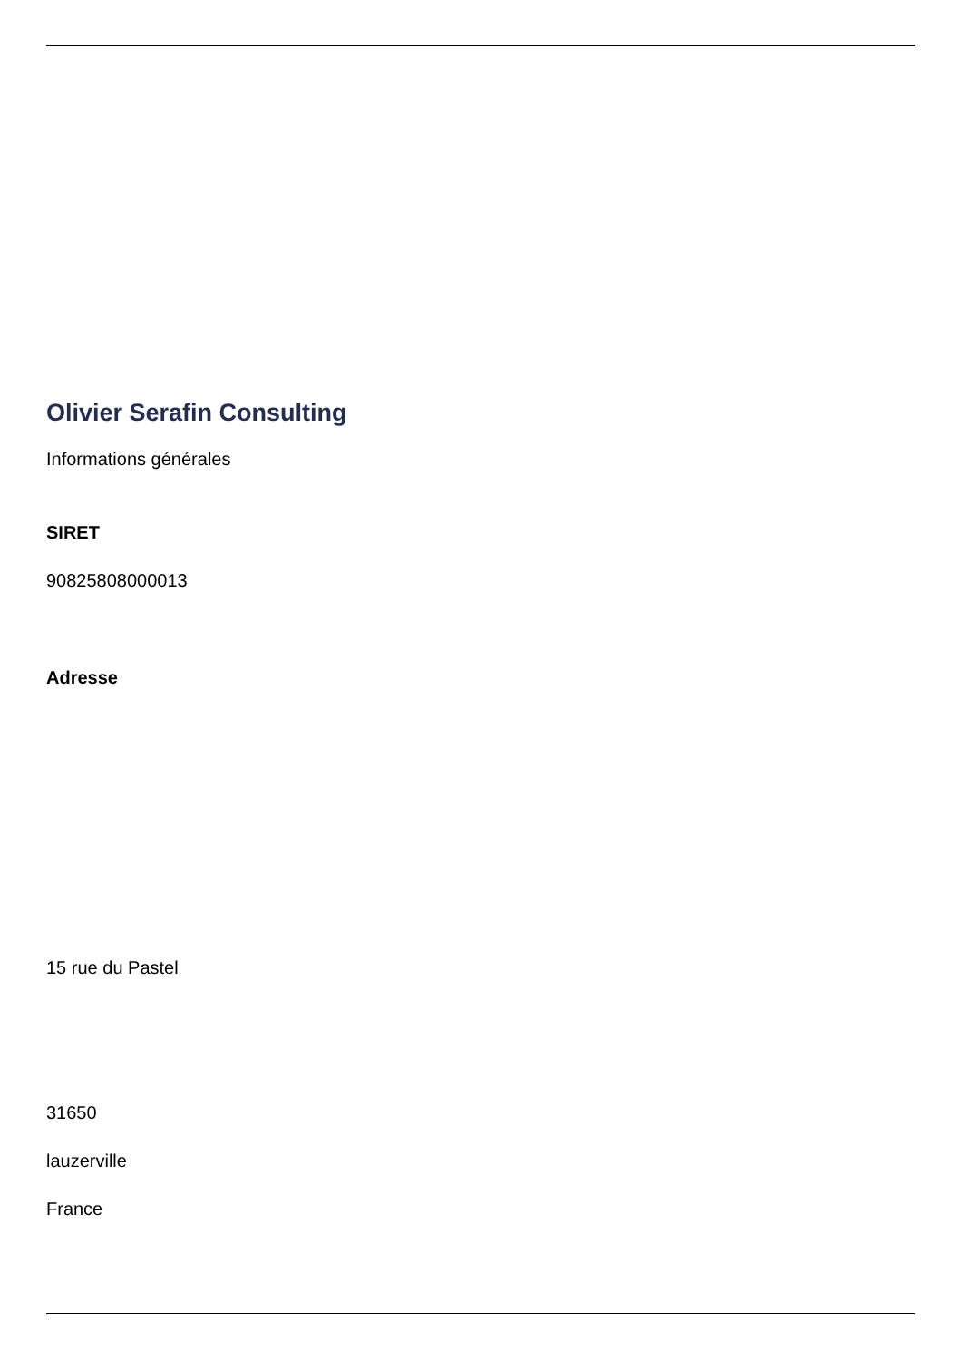Olivier Serafin Consulting
Informations générales
SIRET
90825808000013
Adresse
15 rue du Pastel
31650
lauzerville
France